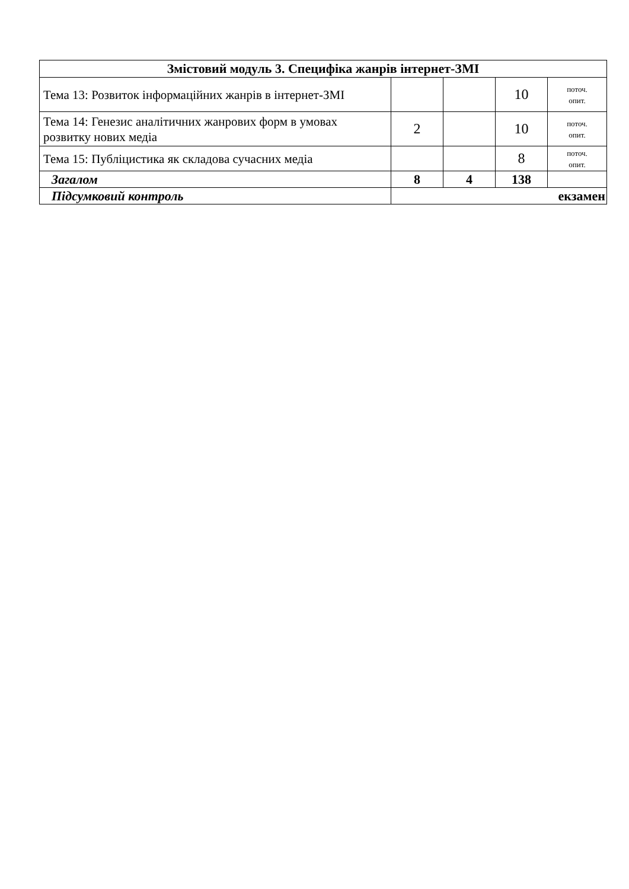| Змістовий модуль 3. Специфіка жанрів інтернет-ЗМІ | | | | |
| --- | --- | --- | --- | --- |
| Тема 13: Розвиток інформаційних жанрів в інтернет-ЗМІ | | | 10 | поточ. опит. |
| Тема 14: Генезис аналітичних жанрових форм в умовах розвитку нових медіа | 2 | | 10 | поточ. опит. |
| Тема 15: Публіцистика як складова сучасних медіа | | | 8 | поточ. опит. |
| Загалом | 8 | 4 | 138 | |
| Підсумковий контроль | екзамен | | | |